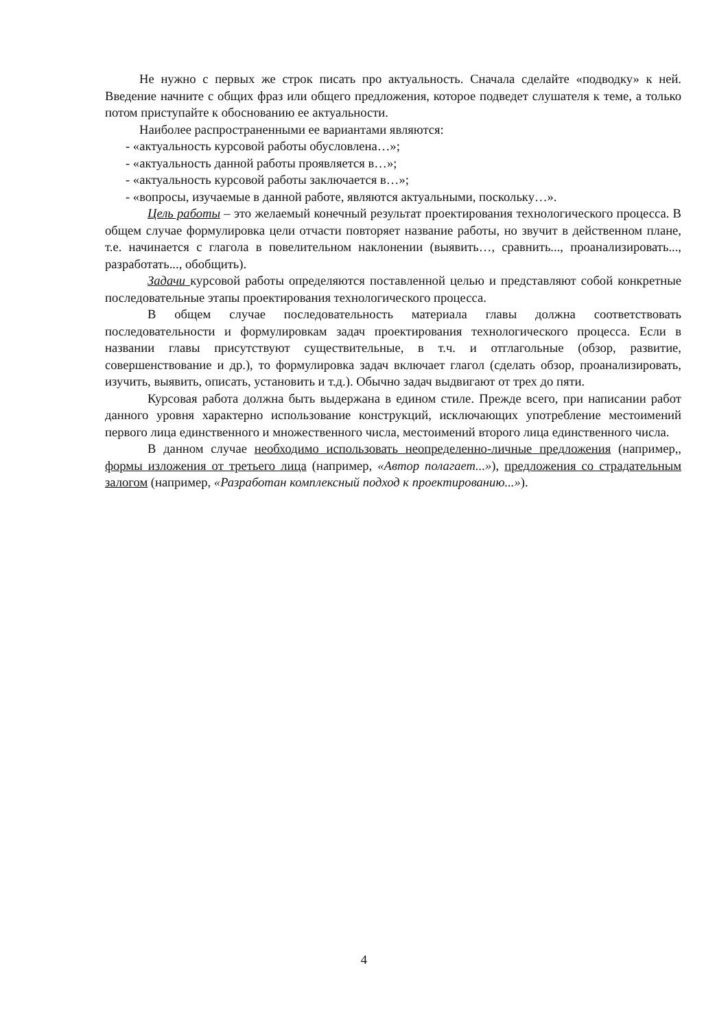Не нужно с первых же строк писать про актуальность. Сначала сделайте «подводку» к ней. Введение начните с общих фраз или общего предложения, которое подведет слушателя к теме, а только потом приступайте к обоснованию ее актуальности.
Наиболее распространенными ее вариантами являются:
- «актуальность курсовой работы обусловлена…»;
- «актуальность данной работы проявляется в…»;
- «актуальность курсовой работы заключается в…»;
- «вопросы, изучаемые в данной работе, являются актуальными, поскольку…».
Цель работы – это желаемый конечный результат проектирования технологического процесса. В общем случае формулировка цели отчасти повторяет название работы, но звучит в действенном плане, т.е. начинается с глагола в повелительном наклонении (выявить…, сравнить..., проанализировать..., разработать..., обобщить).
Задачи курсовой работы определяются поставленной целью и представляют собой конкретные последовательные этапы проектирования технологического процесса.
В общем случае последовательность материала главы должна соответствовать последовательности и формулировкам задач проектирования технологического процесса. Если в названии главы присутствуют существительные, в т.ч. и отглагольные (обзор, развитие, совершенствование и др.), то формулировка задач включает глагол (сделать обзор, проанализировать, изучить, выявить, описать, установить и т.д.). Обычно задач выдвигают от трех до пяти.
Курсовая работа должна быть выдержана в едином стиле. Прежде всего, при написании работ данного уровня характерно использование конструкций, исключающих употребление местоимений первого лица единственного и множественного числа, местоимений второго лица единственного числа.
В данном случае необходимо использовать неопределенно-личные предложения (например,, формы изложения от третьего лица (например, «Автор полагает...»), предложения со страдательным залогом (например, «Разработан комплексный подход к проектированию...»).
4